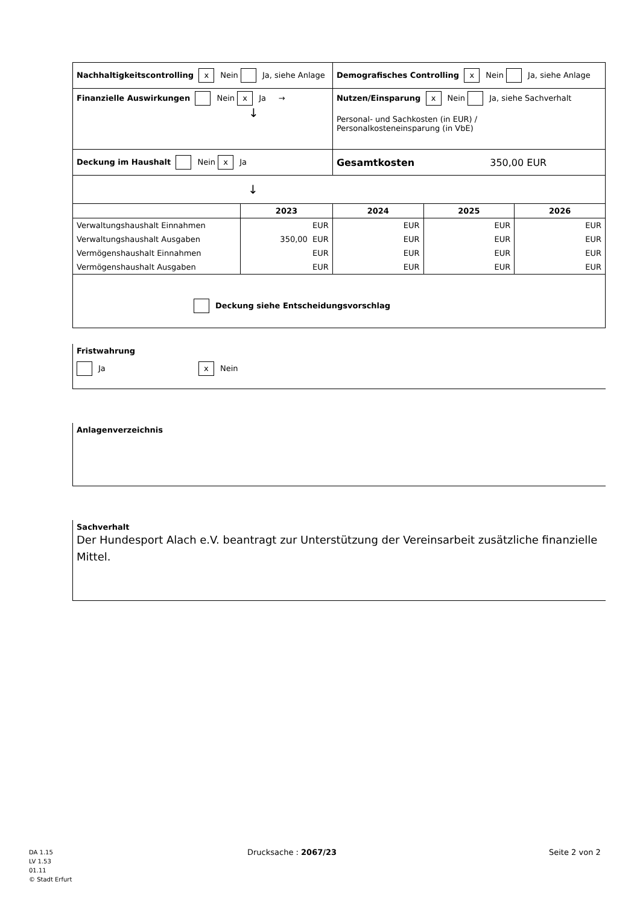| Nachhaltigkeitscontrolling x Nein Ja, siehe Anlage | | Demografisches Controlling x Nein Ja, siehe Anlage | | |
| Finanzielle Auswirkungen Nein x Ja → ↓ | | Nutzen/Einsparung x Nein Ja, siehe Sachverhalt Personal- und Sachkosten (in EUR) / Personalkosteneinsparung (in VbE) | | |
| Deckung im Haushalt Nein x Ja | | Gesamtkosten 350,00 EUR | | |
| ↓ | | | | |
| | 2023 | 2024 | 2025 | 2026 |
| Verwaltungshaushalt Einnahmen | EUR | EUR | EUR | EUR |
| Verwaltungshaushalt Ausgaben | 350,00 EUR | EUR | EUR | EUR |
| Vermögenshaushalt Einnahmen | EUR | EUR | EUR | EUR |
| Vermögenshaushalt Ausgaben | EUR | EUR | EUR | EUR |
| Deckung siehe Entscheidungsvorschlag | | | | |
Fristwahrung
Ja x Nein
Anlagenverzeichnis
Sachverhalt
Der Hundesport Alach e.V. beantragt zur Unterstützung der Vereinsarbeit zusätzliche finanzielle Mittel.
DA 1.15
LV 1.53
01.11
© Stadt Erfurt
Drucksache : 2067/23 Seite 2 von 2